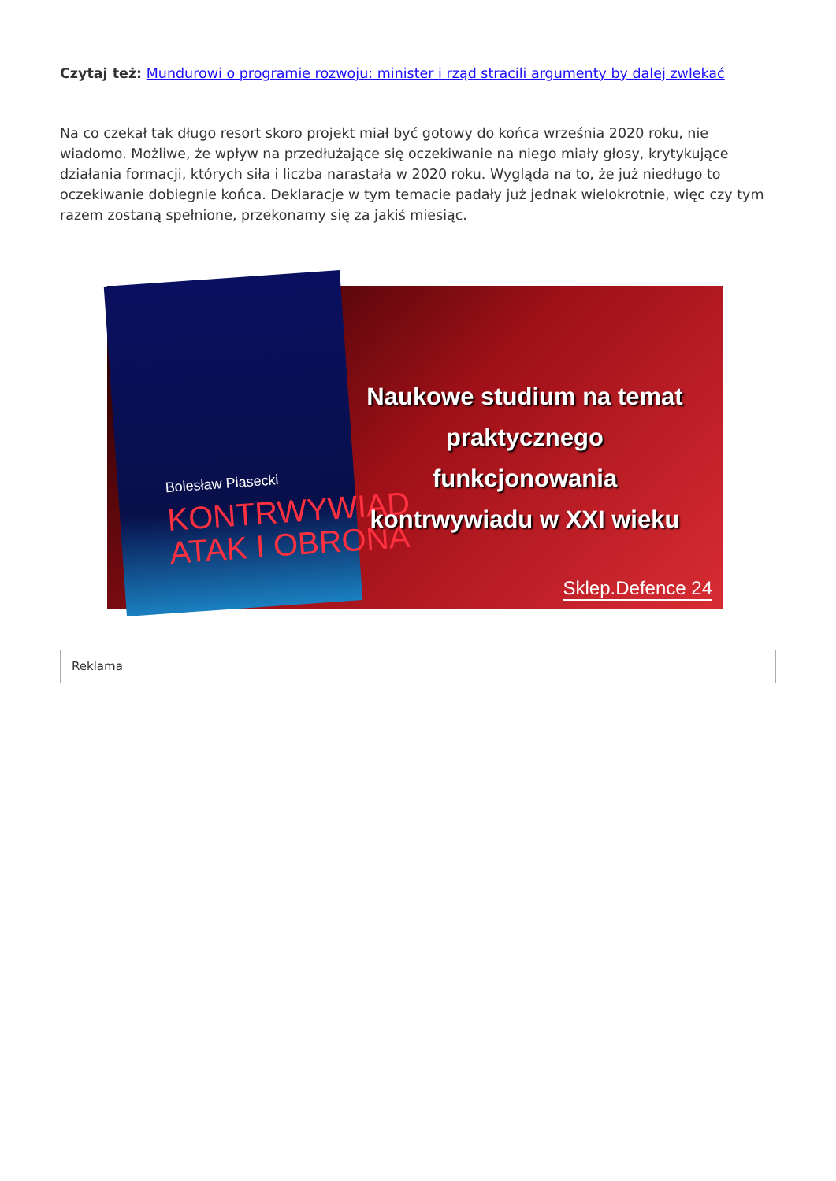Czytaj też: Mundurowi o programie rozwoju: minister i rząd stracili argumenty by dalej zwlekać
Na co czekał tak długo resort skoro projekt miał być gotowy do końca września 2020 roku, nie wiadomo. Możliwe, że wpływ na przedłużające się oczekiwanie na niego miały głosy, krytykujące działania formacji, których siła i liczba narastała w 2020 roku. Wygląda na to, że już niedługo to oczekiwanie dobiegnie końca. Deklaracje w tym temacie padały już jednak wielokrotnie, więc czy tym razem zostaną spełnione, przekonamy się za jakiś miesiąc.
Bolesław Piasecki
KONTRWYWIAD
ATAK I OBRONA
Naukowe studium na temat praktycznego funkcjonowania kontrwywiadu w XXI wieku
Sklep.Defence 24
Reklama